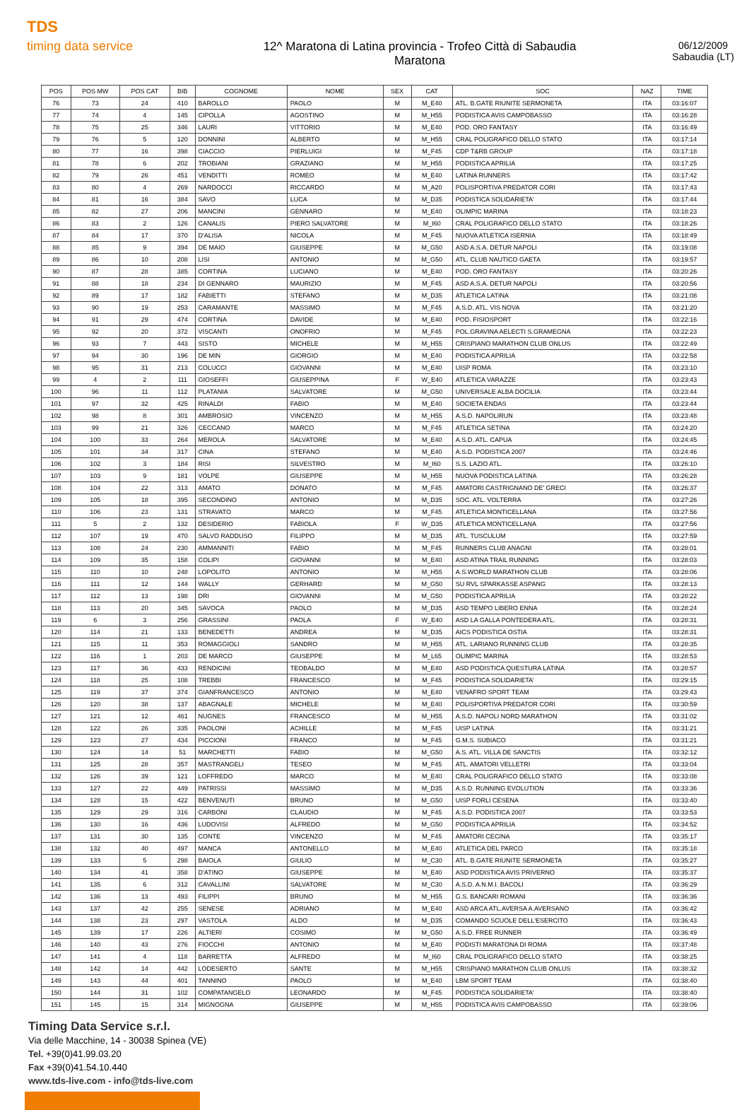TDS
timing data service
12^ Maratona di Latina provincia - Trofeo Città di Sabaudia
Maratona
06/12/2009
Sabaudia (LT)
| POS | POS MW | POS CAT | BIB | COGNOME | NOME | SEX | CAT | SOC | NAZ | TIME |
| --- | --- | --- | --- | --- | --- | --- | --- | --- | --- | --- |
| 76 | 73 | 24 | 410 | BAROLLO | PAOLO | M | M_E40 | ATL. B.GATE RIUNITE SERMONETA | ITA | 03:16:07 |
| 77 | 74 | 4 | 145 | CIPOLLA | AGOSTINO | M | M_H55 | PODISTICA AVIS CAMPOBASSO | ITA | 03:16:28 |
| 78 | 75 | 25 | 346 | LAURI | VITTORIO | M | M_E40 | POD. ORO FANTASY | ITA | 03:16:49 |
| 79 | 76 | 5 | 120 | DONNINI | ALBERTO | M | M_H55 | CRAL POLIGRAFICO DELLO STATO | ITA | 03:17:14 |
| 80 | 77 | 16 | 398 | CIACCIO | PIERLUIGI | M | M_F45 | CDP T&RB GROUP | ITA | 03:17:18 |
| 81 | 78 | 6 | 202 | TROBIANI | GRAZIANO | M | M_H55 | PODISTICA APRILIA | ITA | 03:17:25 |
| 82 | 79 | 26 | 451 | VENDITTI | ROMEO | M | M_E40 | LATINA RUNNERS | ITA | 03:17:42 |
| 83 | 80 | 4 | 269 | NARDOCCI | RICCARDO | M | M_A20 | POLISPORTIVA PREDATOR CORI | ITA | 03:17:43 |
| 84 | 81 | 16 | 384 | SAVO | LUCA | M | M_D35 | PODISTICA SOLIDARIETA' | ITA | 03:17:44 |
| 85 | 82 | 27 | 206 | MANCINI | GENNARO | M | M_E40 | OLIMPIC MARINA | ITA | 03:18:23 |
| 86 | 83 | 2 | 126 | CANALIS | PIERO SALVATORE | M | M_I60 | CRAL POLIGRAFICO DELLO STATO | ITA | 03:18:26 |
| 87 | 84 | 17 | 370 | D'ALISA | NICOLA | M | M_F45 | NUOVA ATLETICA ISERNIA | ITA | 03:18:49 |
| 88 | 85 | 9 | 394 | DE MAIO | GIUSEPPE | M | M_G50 | ASD A.S.A. DETUR NAPOLI | ITA | 03:19:08 |
| 89 | 86 | 10 | 208 | LISI | ANTONIO | M | M_G50 | ATL. CLUB NAUTICO GAETA | ITA | 03:19:57 |
| 90 | 87 | 28 | 385 | CORTINA | LUCIANO | M | M_E40 | POD. ORO FANTASY | ITA | 03:20:26 |
| 91 | 88 | 18 | 234 | DI GENNARO | MAURIZIO | M | M_F45 | ASD A.S.A. DETUR NAPOLI | ITA | 03:20:56 |
| 92 | 89 | 17 | 182 | FABIETTI | STEFANO | M | M_D35 | ATLETICA LATINA | ITA | 03:21:08 |
| 93 | 90 | 19 | 253 | CARAMANTE | MASSIMO | M | M_F45 | A.S.D. ATL. VIS NOVA | ITA | 03:21:20 |
| 94 | 91 | 29 | 474 | CORTINA | DAVIDE | M | M_E40 | POD. FISIOSPORT | ITA | 03:22:16 |
| 95 | 92 | 20 | 372 | VISCANTI | ONOFRIO | M | M_F45 | POL.GRAVINA AELECTI S.GRAMEGNA | ITA | 03:22:23 |
| 96 | 93 | 7 | 443 | SISTO | MICHELE | M | M_H55 | CRISPIANO MARATHON CLUB ONLUS | ITA | 03:22:49 |
| 97 | 94 | 30 | 196 | DE MIN | GIORGIO | M | M_E40 | PODISTICA APRILIA | ITA | 03:22:58 |
| 98 | 95 | 31 | 213 | COLUCCI | GIOVANNI | M | M_E40 | UISP ROMA | ITA | 03:23:10 |
| 99 | 4 | 2 | 111 | GIOSEFFI | GIUSEPPINA | F | W_E40 | ATLETICA VARAZZE | ITA | 03:23:43 |
| 100 | 96 | 11 | 112 | PLATANIA | SALVATORE | M | M_G50 | UNIVERSALE ALBA DOCILIA | ITA | 03:23:44 |
| 101 | 97 | 32 | 425 | RINALDI | FABIO | M | M_E40 | SOCIETA ENDAS | ITA | 03:23:44 |
| 102 | 98 | 8 | 301 | AMBROSIO | VINCENZO | M | M_H55 | A.S.D. NAPOLIRUN | ITA | 03:23:48 |
| 103 | 99 | 21 | 326 | CECCANO | MARCO | M | M_F45 | ATLETICA SETINA | ITA | 03:24:20 |
| 104 | 100 | 33 | 264 | MEROLA | SALVATORE | M | M_E40 | A.S.D. ATL. CAPUA | ITA | 03:24:45 |
| 105 | 101 | 34 | 317 | CINA | STEFANO | M | M_E40 | A.S.D. PODISTICA 2007 | ITA | 03:24:46 |
| 106 | 102 | 3 | 184 | RISI | SILVESTRO | M | M_I60 | S.S. LAZIO ATL. | ITA | 03:26:10 |
| 107 | 103 | 9 | 181 | VOLPE | GIUSEPPE | M | M_H55 | NUOVA PODISTICA LATINA | ITA | 03:26:28 |
| 108 | 104 | 22 | 313 | AMATO | DONATO | M | M_F45 | AMATORI CASTRIGNANO DE' GRECI | ITA | 03:26:37 |
| 109 | 105 | 18 | 395 | SECONDINO | ANTONIO | M | M_D35 | SOC. ATL. VOLTERRA | ITA | 03:27:26 |
| 110 | 106 | 23 | 131 | STRAVATO | MARCO | M | M_F45 | ATLETICA MONTICELLANA | ITA | 03:27:56 |
| 111 | 5 | 2 | 132 | DESIDERIO | FABIOLA | F | W_D35 | ATLETICA MONTICELLANA | ITA | 03:27:56 |
| 112 | 107 | 19 | 470 | SALVO RADDUSO | FILIPPO | M | M_D35 | ATL. TUSCULUM | ITA | 03:27:59 |
| 113 | 108 | 24 | 230 | AMMANNITI | FABIO | M | M_F45 | RUNNERS CLUB ANAGNI | ITA | 03:28:01 |
| 114 | 109 | 35 | 158 | COLIPI | GIOVANNI | M | M_E40 | ASD ATINA TRAIL RUNNING | ITA | 03:28:03 |
| 115 | 110 | 10 | 248 | LOPOLITO | ANTONIO | M | M_H55 | A.S.WORLD MARATHON CLUB | ITA | 03:28:06 |
| 116 | 111 | 12 | 144 | WALLY | GERHARD | M | M_G50 | SU RVL SPARKASSE ASPANG | ITA | 03:28:13 |
| 117 | 112 | 13 | 198 | DRI | GIOVANNI | M | M_G50 | PODISTICA APRILIA | ITA | 03:28:22 |
| 118 | 113 | 20 | 345 | SAVOCA | PAOLO | M | M_D35 | ASD TEMPO LIBERO ENNA | ITA | 03:28:24 |
| 119 | 6 | 3 | 256 | GRASSINI | PAOLA | F | W_E40 | ASD LA GALLA PONTEDERA ATL. | ITA | 03:28:31 |
| 120 | 114 | 21 | 133 | BENEDETTI | ANDREA | M | M_D35 | AICS PODISTICA OSTIA | ITA | 03:28:31 |
| 121 | 115 | 11 | 353 | ROMAGGIOLI | SANDRO | M | M_H55 | ATL. LARIANO RUNNING CLUB | ITA | 03:28:35 |
| 122 | 116 | 1 | 203 | DE MARCO | GIUSEPPE | M | M_L65 | OLIMPIC MARINA | ITA | 03:28:53 |
| 123 | 117 | 36 | 433 | RENDICINI | TEOBALDO | M | M_E40 | ASD PODISTICA QUESTURA LATINA | ITA | 03:28:57 |
| 124 | 118 | 25 | 108 | TREBBI | FRANCESCO | M | M_F45 | PODISTICA SOLIDARIETA' | ITA | 03:29:15 |
| 125 | 119 | 37 | 374 | GIANFRANCESCO | ANTONIO | M | M_E40 | VENAFRO SPORT TEAM | ITA | 03:29:43 |
| 126 | 120 | 38 | 137 | ABAGNALE | MICHELE | M | M_E40 | POLISPORTIVA PREDATOR CORI | ITA | 03:30:59 |
| 127 | 121 | 12 | 461 | NUGNES | FRANCESCO | M | M_H55 | A.S.D. NAPOLI NORD MARATHON | ITA | 03:31:02 |
| 128 | 122 | 26 | 335 | PAOLONI | ACHILLE | M | M_F45 | UISP LATINA | ITA | 03:31:21 |
| 129 | 123 | 27 | 434 | PICCIONI | FRANCO | M | M_F45 | G.M.S. SUBIACO | ITA | 03:31:21 |
| 130 | 124 | 14 | 51 | MARCHETTI | FABIO | M | M_G50 | A.S. ATL. VILLA DE SANCTIS | ITA | 03:32:12 |
| 131 | 125 | 28 | 357 | MASTRANGELI | TESEO | M | M_F45 | ATL. AMATORI VELLETRI | ITA | 03:33:04 |
| 132 | 126 | 39 | 121 | LOFFREDO | MARCO | M | M_E40 | CRAL POLIGRAFICO DELLO STATO | ITA | 03:33:08 |
| 133 | 127 | 22 | 449 | PATRISSI | MASSIMO | M | M_D35 | A.S.D. RUNNING EVOLUTION | ITA | 03:33:36 |
| 134 | 128 | 15 | 422 | BENVENUTI | BRUNO | M | M_G50 | UISP FORLI CESENA | ITA | 03:33:40 |
| 135 | 129 | 29 | 316 | CARBONI | CLAUDIO | M | M_F45 | A.S.D. PODISTICA 2007 | ITA | 03:33:53 |
| 136 | 130 | 16 | 436 | LUDOVISI | ALFREDO | M | M_G50 | PODISTICA APRILIA | ITA | 03:34:52 |
| 137 | 131 | 30 | 135 | CONTE | VINCENZO | M | M_F45 | AMATORI CECINA | ITA | 03:35:17 |
| 138 | 132 | 40 | 497 | MANCA | ANTONELLO | M | M_E40 | ATLETICA DEL PARCO | ITA | 03:35:18 |
| 139 | 133 | 5 | 298 | BAIOLA | GIULIO | M | M_C30 | ATL. B.GATE RIUNITE SERMONETA | ITA | 03:35:27 |
| 140 | 134 | 41 | 358 | D'ATINO | GIUSEPPE | M | M_E40 | ASD PODISTICA AVIS PRIVERNO | ITA | 03:35:37 |
| 141 | 135 | 6 | 312 | CAVALLINI | SALVATORE | M | M_C30 | A.S.D. A.N.M.I. BACOLI | ITA | 03:36:29 |
| 142 | 136 | 13 | 493 | FILIPPI | BRUNO | M | M_H55 | G.S. BANCARI ROMANI | ITA | 03:36:36 |
| 143 | 137 | 42 | 255 | SENESE | ADRIANO | M | M_E40 | ASD ARCA ATL.AVERSA A.AVERSANO | ITA | 03:36:42 |
| 144 | 138 | 23 | 297 | VASTOLA | ALDO | M | M_D35 | COMANDO SCUOLE DELL'ESERCITO | ITA | 03:36:43 |
| 145 | 139 | 17 | 226 | ALTIERI | COSIMO | M | M_G50 | A.S.D. FREE RUNNER | ITA | 03:36:49 |
| 146 | 140 | 43 | 276 | FIOCCHI | ANTONIO | M | M_E40 | PODISTI MARATONA DI ROMA | ITA | 03:37:48 |
| 147 | 141 | 4 | 118 | BARRETTA | ALFREDO | M | M_I60 | CRAL POLIGRAFICO DELLO STATO | ITA | 03:38:25 |
| 148 | 142 | 14 | 442 | LODESERTO | SANTE | M | M_H55 | CRISPIANO MARATHON CLUB ONLUS | ITA | 03:38:32 |
| 149 | 143 | 44 | 401 | TANNINO | PAOLO | M | M_E40 | LBM SPORT TEAM | ITA | 03:38:40 |
| 150 | 144 | 31 | 102 | COMPATANGELO | LEONARDO | M | M_F45 | PODISTICA SOLIDARIETA' | ITA | 03:38:40 |
| 151 | 145 | 15 | 314 | MIGNOGNA | GIUSEPPE | M | M_H55 | PODISTICA AVIS CAMPOBASSO | ITA | 03:39:06 |
Timing Data Service s.r.l.
Via delle Macchine, 14 - 30038 Spinea (VE)
Tel. +39(0)41.99.03.20
Fax +39(0)41.54.10.440
www.tds-live.com - info@tds-live.com